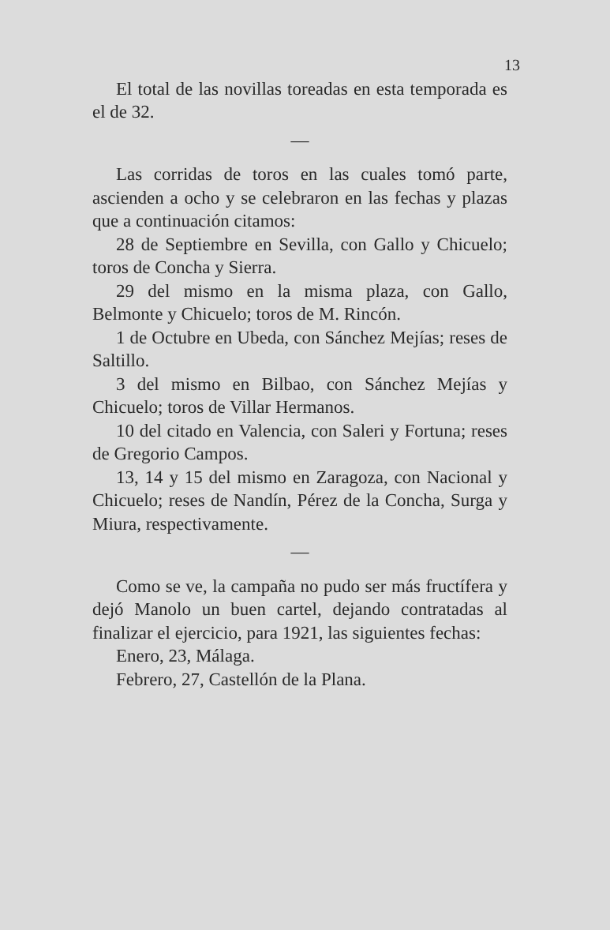13
El total de las novillas toreadas en esta temporada es el de 32.
—
Las corridas de toros en las cuales tomó parte, ascienden a ocho y se celebraron en las fechas y plazas que a continuación citamos:
28 de Septiembre en Sevilla, con Gallo y Chicuelo; toros de Concha y Sierra.
29 del mismo en la misma plaza, con Gallo, Belmonte y Chicuelo; toros de M. Rincón.
1 de Octubre en Ubeda, con Sánchez Mejías; reses de Saltillo.
3 del mismo en Bilbao, con Sánchez Mejías y Chicuelo; toros de Villar Hermanos.
10 del citado en Valencia, con Saleri y Fortuna; reses de Gregorio Campos.
13, 14 y 15 del mismo en Zaragoza, con Nacional y Chicuelo; reses de Nandín, Pérez de la Concha, Surga y Miura, respectivamente.
—
Como se ve, la campaña no pudo ser más fructífera y dejó Manolo un buen cartel, dejando contratadas al finalizar el ejercicio, para 1921, las siguientes fechas:
Enero, 23, Málaga.
Febrero, 27, Castellón de la Plana.